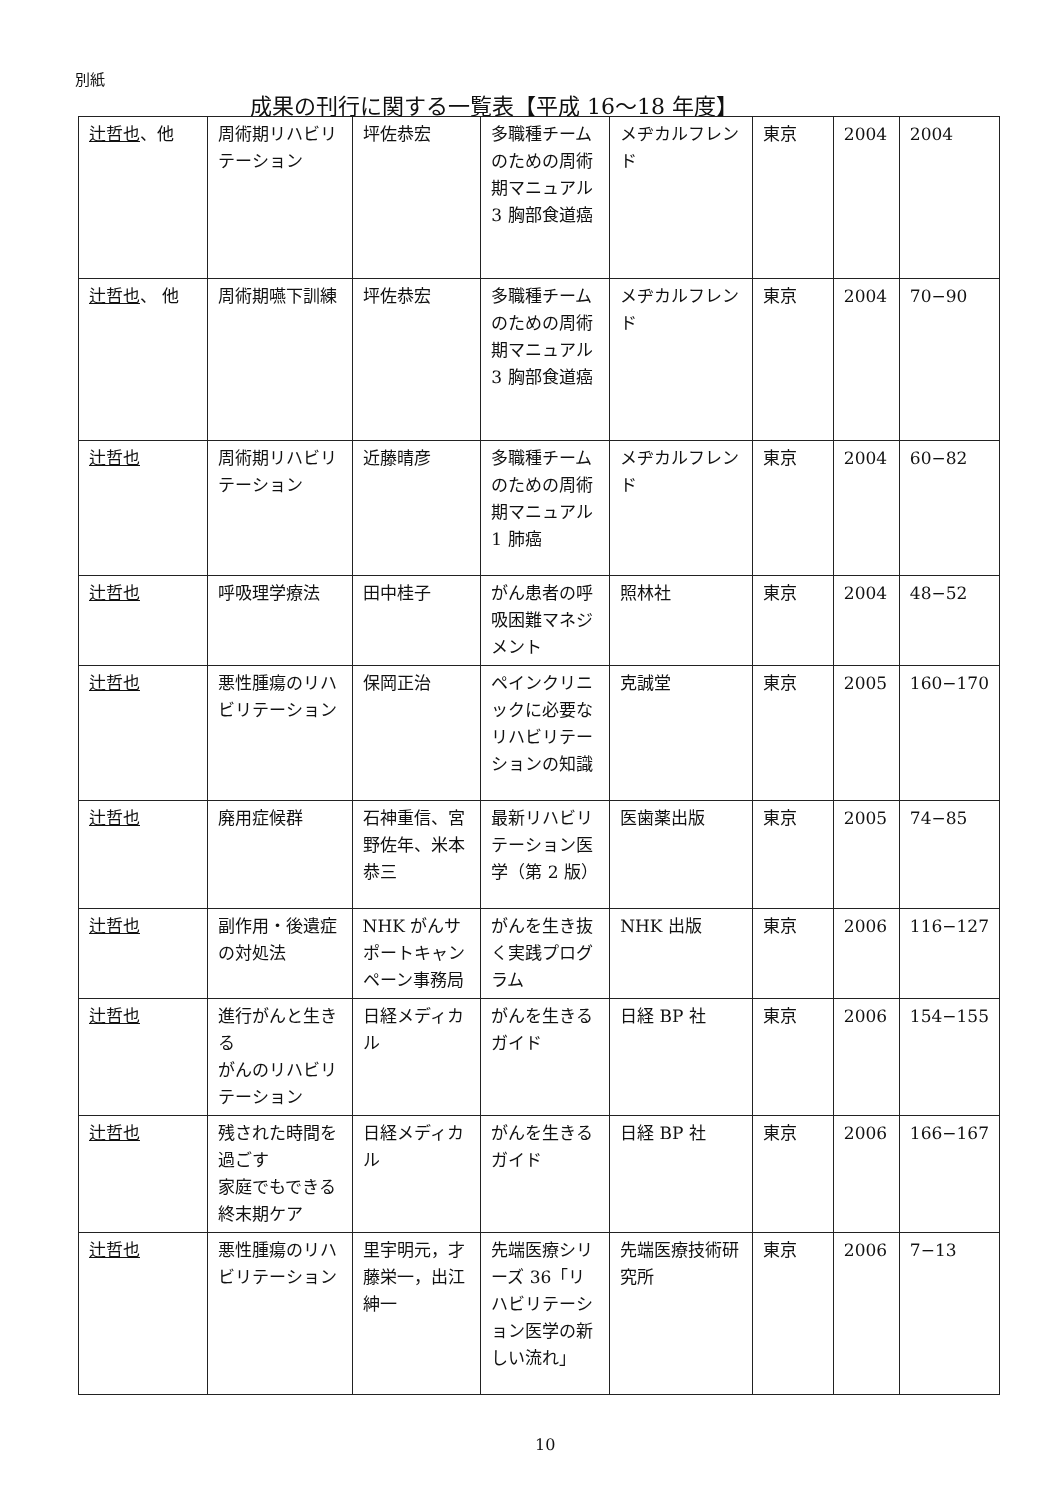別紙
成果の刊行に関する一覧表【平成 16〜18 年度】
| 辻哲也 、他 | 周術期リハビリテーション | 坪佐恭宏 | 多職種チームのための周術期マニュアル 3 胸部食道癌 | メヂカルフレンド | 東京 | 2004 | 2004 |
| 辻哲也 、 他 | 周術期嚥下訓練 | 坪佐恭宏 | 多職種チームのための周術期マニュアル 3 胸部食道癌 | メヂカルフレンド | 東京 | 2004 | 70−90 |
| 辻哲也 | 周術期リハビリテーション | 近藤晴彦 | 多職種チームのための周術期マニュアル 1 肺癌 | メヂカルフレンド | 東京 | 2004 | 60−82 |
| 辻哲也 | 呼吸理学療法 | 田中桂子 | がん患者の呼吸困難マネジメント | 照林社 | 東京 | 2004 | 48−52 |
| 辻哲也 | 悪性腫瘍のリハビリテーション | 保岡正治 | ペインクリニックに必要なリハビリテーションの知識 | 克誠堂 | 東京 | 2005 | 160−170 |
| 辻哲也 | 廃用症候群 | 石神重信、宮野佐年、米本恭三 | 最新リハビリテーション医学（第 2 版） | 医歯薬出版 | 東京 | 2005 | 74−85 |
| 辻哲也 | 副作用・後遺症の対処法 | NHK がんサポートキャンペーン事務局 | がんを生き抜く実践プログラム | NHK 出版 | 東京 | 2006 | 116−127 |
| 辻哲也 | 進行がんと生きる がんのリハビリテーション | 日経メディカル | がんを生きるガイド | 日経 BP 社 | 東京 | 2006 | 154−155 |
| 辻哲也 | 残された時間を過ごす 家庭でもできる終末期ケア | 日経メディカル | がんを生きるガイド | 日経 BP 社 | 東京 | 2006 | 166−167 |
| 辻哲也 | 悪性腫瘍のリハビリテーション | 里宇明元，才藤栄一，出江紳一 | 先端医療シリーズ 36「リハビリテーション医学の新しい流れ」 | 先端医療技術研究所 | 東京 | 2006 | 7−13 |
10